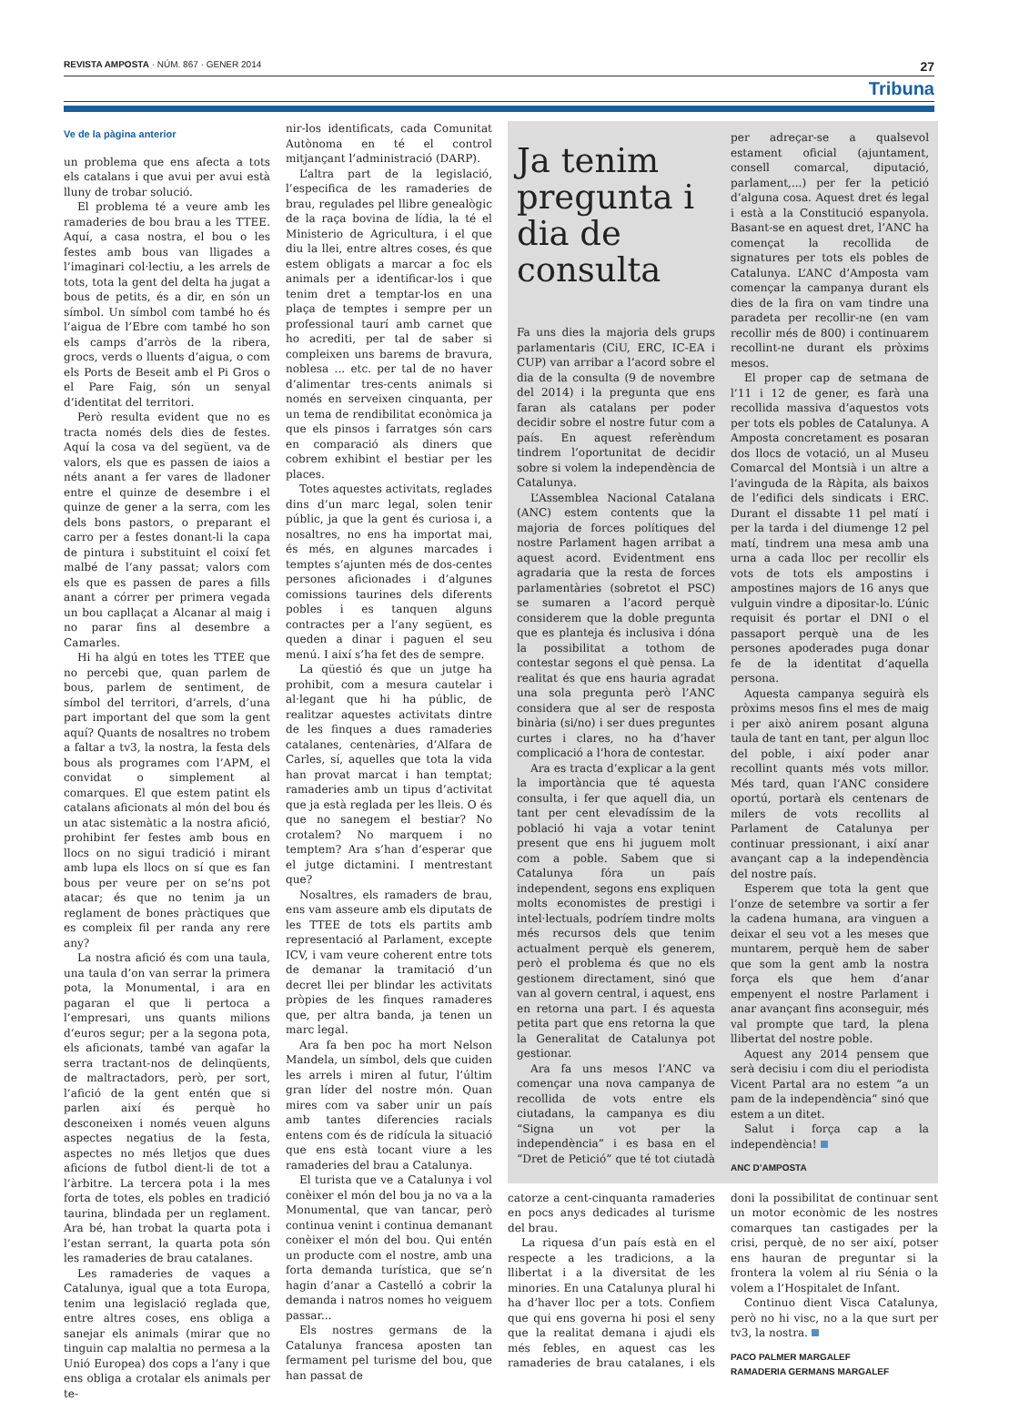REVISTA AMPOSTA · NÚM. 867 · GENER 2014 27
Tribuna
Ve de la pàgina anterior
un problema que ens afecta a tots els catalans i que avui per avui està lluny de trobar solució.
El problema té a veure amb les ramaderies de bou brau a les TTEE. Aquí, a casa nostra, el bou o les festes amb bous van lligades a l’imaginari col·lectiu, a les arrels de tots, tota la gent del delta ha jugat a bous de petits, és a dir, en són un símbol. Un símbol com també ho és l’aigua de l’Ebre com també ho son els camps d’arròs de la ribera, grocs, verds o lluents d’aigua, o com els Ports de Beseit amb el Pi Gros o el Pare Faig, són un senyal d’identitat del territori.
Però resulta evident que no es tracta només dels dies de festes. Aquí la cosa va del següent, va de valors, els que es passen de iaios a néts anant a fer vares de lladoner entre el quinze de desembre i el quinze de gener a la serra, com les dels bons pastors, o preparant el carro per a festes donant-li la capa de pintura i substituint el coixí fet malbé de l’any passat; valors com els que es passen de pares a fills anant a córrer per primera vegada un bou capllaçat a Alcanar al maig i no parar fins al desembre a Camarles.
Hi ha algú en totes les TTEE que no percebi que, quan parlem de bous, parlem de sentiment, de símbol del territori, d’arrels, d’una part important del que som la gent aquí? Quants de nosaltres no trobem a faltar a tv3, la nostra, la festa dels bous als programes com l’APM, el convidat o simplement al comarques. El que estem patint els catalans aficionats al món del bou és un atac sistemàtic a la nostra afició, prohibint fer festes amb bous en llocs on no sigui tradició i mirant amb lupa els llocs on sí que es fan bous per veure per on se’ns pot atacar; és que no tenim ja un reglament de bones pràctiques que es compleix fil per randa any rere any?
La nostra afició és com una taula, una taula d’on van serrar la primera pota, la Monumental, i ara en pagaran el que li pertoca a l’empresari, uns quants milions d’euros segur; per a la segona pota, els aficionats, també van agafar la serra tractant-nos de delinqüents, de maltractadors, però, per sort, l’afició de la gent entén que si parlen així és perquè ho desconeixen i només veuen alguns aspectes negatius de la festa, aspectes no més lletjos que dues aficions de futbol dient-li de tot a l’àrbitre. La tercera pota i la mes forta de totes, els pobles en tradició taurina, blindada per un reglament. Ara bé, han trobat la quarta pota i l’estan serrant, la quarta pota són les ramaderies de brau catalanes.
Les ramaderies de vaques a Catalunya, igual que a tota Europa, tenim una legislació reglada que, entre altres coses, ens obliga a sanejar els animals (mirar que no tinguin cap malaltia no permesa a la Unió Europea) dos cops a l’any i que ens obliga a crotalar els animals per te-
nir-los identificats, cada Comunitat Autònoma en té el control mitjançant l’administració (DARP).
L’altra part de la legislació, l’especifica de les ramaderies de brau, regulades pel llibre genealògic de la raça bovina de lídia, la té el Ministerio de Agricultura, i el que diu la llei, entre altres coses, és que estem obligats a marcar a foc els animals per a identificar-los i que tenim dret a temptar-los en una plaça de temptes i sempre per un professional taurí amb carnet que ho acrediti, per tal de saber si compleixen uns barems de bravura, noblesa ... etc. per tal de no haver d’alimentar tres-cents animals si només en serveixen cinquanta, per un tema de rendibilitat econòmica ja que els pinsos i farratges són cars en comparació als diners que cobrem exhibint el bestiar per les places.
Totes aquestes activitats, reglades dins d’un marc legal, solen tenir públic, ja que la gent és curiosa i, a nosaltres, no ens ha importat mai, és més, en algunes marcades i temptes s’ajunten més de dos-centes persones aficionades i d’algunes comissions taurines dels diferents pobles i es tanquen alguns contractes per a l’any següent, es queden a dinar i paguen el seu menú. I així s’ha fet des de sempre.
La qüestió és que un jutge ha prohibit, com a mesura cautelar i al·legant que hi ha públic, de realitzar aquestes activitats dintre de les finques a dues ramaderies catalanes, centenàries, d’Alfara de Carles, sí, aquelles que tota la vida han provat marcat i han temptat; ramaderies amb un tipus d’activitat que ja està reglada per les lleis. O és que no sanegem el bestiar? No crotalem? No marquem i no temptem? Ara s’han d’esperar que el jutge dictamini. I mentrestant que?
Nosaltres, els ramaders de brau, ens vam asseure amb els diputats de les TTEE de tots els partits amb representació al Parlament, excepte ICV, i vam veure coherent entre tots de demanar la tramitació d’un decret llei per blindar les activitats pròpies de les finques ramaderes que, per altra banda, ja tenen un marc legal.
Ara fa ben poc ha mort Nelson Mandela, un símbol, dels que cuiden les arrels i miren al futur, l’últim gran líder del nostre món. Quan mires com va saber unir un país amb tantes diferencies racials entens com és de ridícula la situació que ens està tocant viure a les ramaderies del brau a Catalunya.
El turista que ve a Catalunya i vol conèixer el món del bou ja no va a la Monumental, que van tancar, però continua venint i continua demanant conèixer el món del bou. Qui entén un producte com el nostre, amb una forta demanda turística, que se’n hagin d’anar a Castelló a cobrir la demanda i natros nomes ho veiguem passar...
Els nostres germans de la Catalunya francesa aposten tan fermament pel turisme del bou, que han passat de
Ja tenim pregunta i dia de consulta
Fa uns dies la majoria dels grups parlamentaris (CiU, ERC, IC-EA i CUP) van arribar a l’acord sobre el dia de la consulta (9 de novembre del 2014) i la pregunta que ens faran als catalans per poder decidir sobre el nostre futur com a país. En aquest referèndum tindrem l’oportunitat de decidir sobre si volem la independència de Catalunya.
L’Assemblea Nacional Catalana (ANC) estem contents que la majoria de forces polítiques del nostre Parlament hagen arribat a aquest acord. Evidentment ens agradaria que la resta de forces parlamentàries (sobretot el PSC) se sumaren a l’acord perquè considerem que la doble pregunta que es planteja és inclusiva i dóna la possibilitat a tothom de contestar segons el què pensa. La realitat és que ens hauria agradat una sola pregunta però l’ANC considera que al ser de resposta binària (si/no) i ser dues preguntes curtes i clares, no ha d’haver complicació a l’hora de contestar.
Ara es tracta d’explicar a la gent la importància que té aquesta consulta, i fer que aquell dia, un tant per cent elevadíssim de la població hi vaja a votar tenint present que ens hi juguem molt com a poble. Sabem que si Catalunya fóra un país independent, segons ens expliquen molts economistes de prestigi i intel·lectuals, podríem tindre molts més recursos dels que tenim actualment perquè els generem, però el problema és que no els gestionem directament, sinó que van al govern central, i aquest, ens en retorna una part. I és aquesta petita part que ens retorna la que la Generalitat de Catalunya pot gestionar.
Ara fa uns mesos l’ANC va començar una nova campanya de recollida de vots entre els ciutadans, la campanya es diu “Signa un vot per la independència” i es basa en el “Dret de Petició” que té tot ciutadà per adreçar-se a qualsevol estament oficial (ajuntament, consell comarcal, diputació, parlament,...) per fer la petició d’alguna cosa. Aquest dret és legal i està a la Constitució espanyola. Basant-se en aquest dret, l’ANC ha començat la recollida de signatures per tots els pobles de Catalunya. L’ANC d’Amposta vam començar la campanya durant els dies de la fira on vam tindre una paradeta per recollir-ne (en vam recollir més de 800) i continuarem recollint-ne durant els pròxims mesos.
El proper cap de setmana de l’11 i 12 de gener, es farà una recollida massiva d’aquestos vots per tots els pobles de Catalunya. A Amposta concretament es posaran dos llocs de votació, un al Museu Comarcal del Montsià i un altre a l’avinguda de la Ràpita, als baixos de l’edifici dels sindicats i ERC. Durant el dissabte 11 pel matí i per la tarda i del diumenge 12 pel matí, tindrem una mesa amb una urna a cada lloc per recollir els vots de tots els ampostins i ampostines majors de 16 anys que vulguin vindre a dipositar-lo. L’únic requisit és portar el DNI o el passaport perquè una de les persones apoderades puga donar fe de la identitat d’aquella persona.
Aquesta campanya seguirà els pròxims mesos fins el mes de maig i per això anirem posant alguna taula de tant en tant, per algun lloc del poble, i així poder anar recollint quants més vots millor. Més tard, quan l’ANC considere oportú, portarà els centenars de milers de vots recollits al Parlament de Catalunya per continuar pressionant, i així anar avançant cap a la independència del nostre país.
Esperem que tota la gent que l’onze de setembre va sortir a fer la cadena humana, ara vinguen a deixar el seu vot a les meses que muntarem, perquè hem de saber que som la gent amb la nostra força els que hem d’anar empenyent el nostre Parlament i anar avançant fins aconseguir, més val prompte que tard, la plena llibertat del nostre poble.
Aquest any 2014 pensem que serà decisiu i com diu el periodista Vicent Partal ara no estem “a un pam de la independència” sinó que estem a un ditet.
Salut i força cap a la independència!
ANC D’AMPOSTA
catorze a cent-cinquanta ramaderies en pocs anys dedicades al turisme del brau.
La riquesa d’un país està en el respecte a les tradicions, a la llibertat i a la diversitat de les minories. En una Catalunya plural hi ha d’haver lloc per a tots. Confiem que qui ens governa hi posi el seny que la realitat demana i ajudi els més febles, en aquest cas les ramaderies de brau catalanes, i els doni la possibilitat de continuar sent un motor econòmic de les nostres comarques tan castigades per la crisi, perquè, de no ser així, potser ens hauran de preguntar si la frontera la volem al riu Sénia o la volem a l’Hospitalet de Infant.
Continuo dient Visca Catalunya, però no hi visc, no a la que surt per tv3, la nostra.
PACO PALMER MARGALEF
RAMADERIA GERMANS MARGALEF